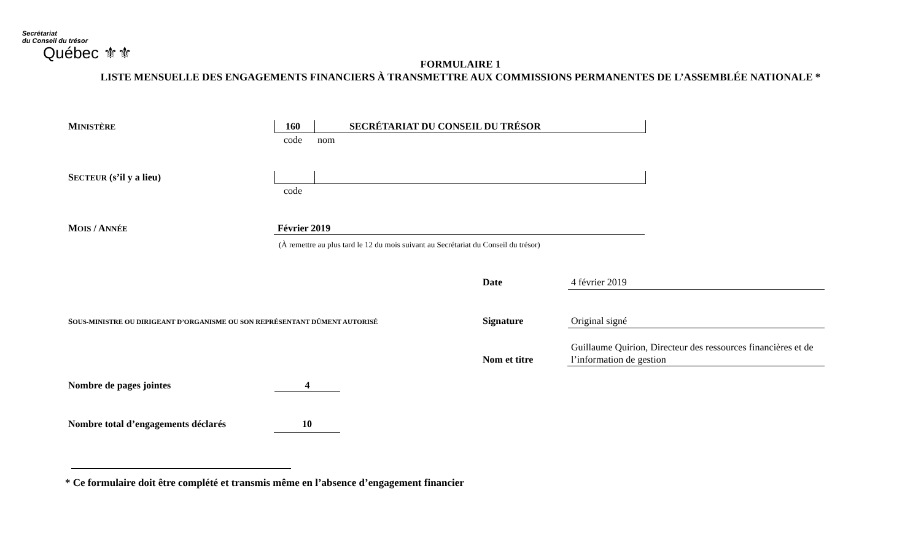Secrétariat
du Conseil du trésor
Québec ⚜⚜
FORMULAIRE 1
LISTE MENSUELLE DES ENGAGEMENTS FINANCIERS À TRANSMETTRE AUX COMMISSIONS PERMANENTES DE L’ASSEMBLÉE NATIONALE *
MINISTÈRE 160
SECRÉTARIAT DU CONSEIL DU TRÉSOR
code nom
SECTEUR (s’il y a lieu)
code
MOIS / ANNÉE Février 2019
(À remettre au plus tard le 12 du mois suivant au Secrétariat du Conseil du trésor)
Date 4 février 2019
SOUS-MINISTRE OU DIRIGEANT D’ORGANISME OU SON REPRÉSENTANT DÛMENT AUTORISÉ
Signature Original signé
Guillaume Quirion, Directeur des ressources financières et de l’information de gestion
Nom et titre
Nombre de pages jointes 4
Nombre total d’engagements déclarés
10
* Ce formulaire doit être complété et transmis même en l’absence d’engagement financier